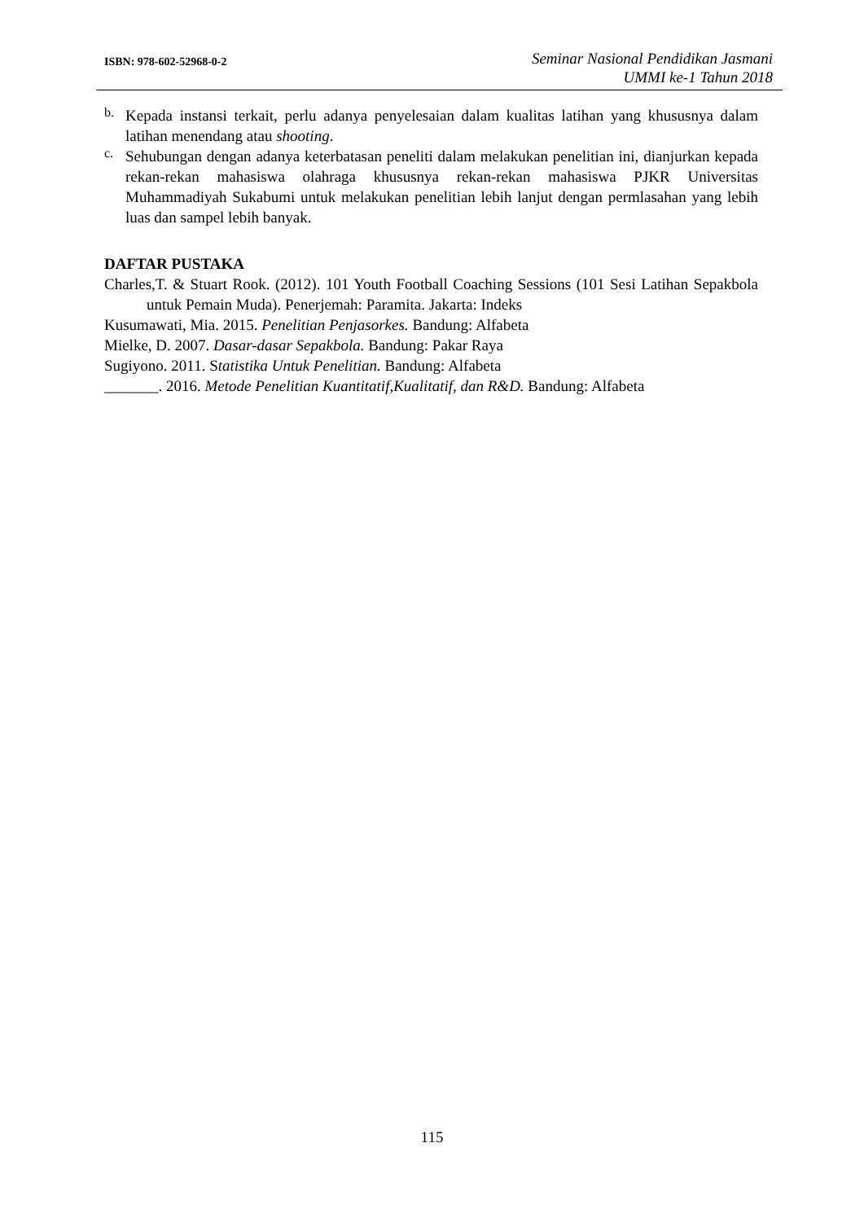ISBN: 978-602-52968-0-2
Seminar Nasional Pendidikan Jasmani
UMMI ke-1 Tahun 2018
b.
Kepada instansi terkait, perlu adanya penyelesaian dalam kualitas latihan yang khususnya dalam latihan menendang atau shooting.
c.
Sehubungan dengan adanya keterbatasan peneliti dalam melakukan penelitian ini, dianjurkan kepada rekan-rekan mahasiswa olahraga khususnya rekan-rekan mahasiswa PJKR Universitas Muhammadiyah Sukabumi untuk melakukan penelitian lebih lanjut dengan permlasahan yang lebih luas dan sampel lebih banyak.
DAFTAR PUSTAKA
Charles,T. & Stuart Rook. (2012). 101 Youth Football Coaching Sessions (101 Sesi Latihan Sepakbola untuk Pemain Muda). Penerjemah: Paramita. Jakarta: Indeks
Kusumawati, Mia. 2015. Penelitian Penjasorkes. Bandung: Alfabeta
Mielke, D. 2007. Dasar-dasar Sepakbola. Bandung: Pakar Raya
Sugiyono. 2011. Statistika Untuk Penelitian. Bandung: Alfabeta
_______. 2016. Metode Penelitian Kuantitatif,Kualitatif, dan R&D. Bandung: Alfabeta
115